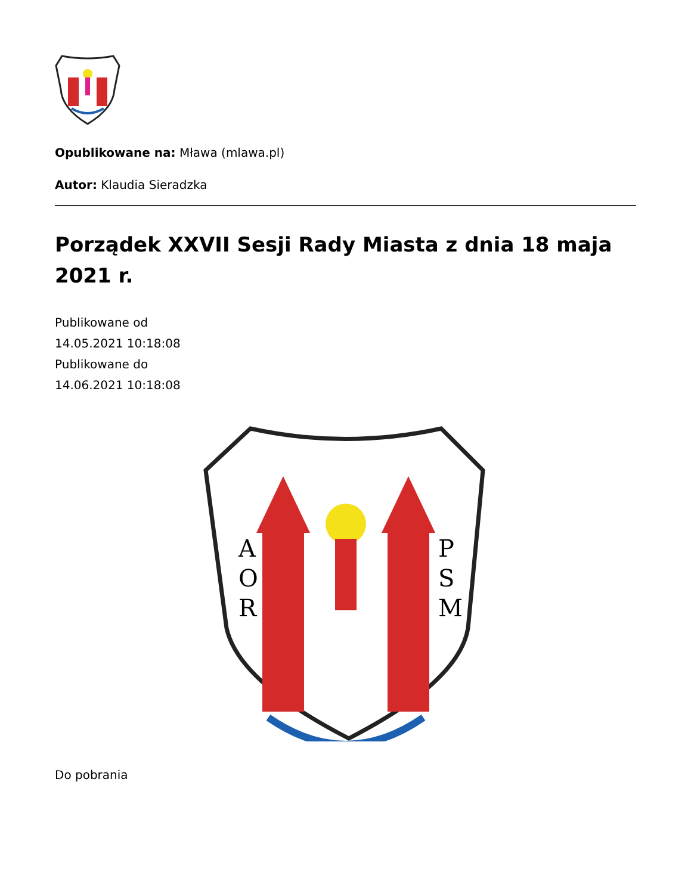Opublikowane na: Mława (mlawa.pl)
Autor: Klaudia Sieradzka
Porządek XXVII Sesji Rady Miasta z dnia 18 maja 2021 r.
Publikowane od
14.05.2021 10:18:08
Publikowane do
14.06.2021 10:18:08
A
O
R
P
S
M
Do pobrania